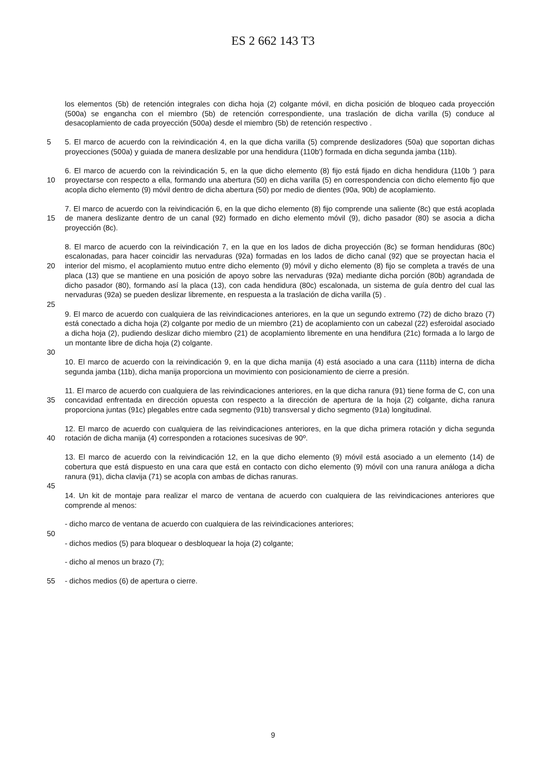ES 2 662 143 T3
los elementos (5b) de retención integrales con dicha hoja (2) colgante móvil, en dicha posición de bloqueo cada proyección (500a) se engancha con el miembro (5b) de retención correspondiente, una traslación de dicha varilla (5) conduce al desacoplamiento de cada proyección (500a) desde el miembro (5b) de retención respectivo .
5 5. El marco de acuerdo con la reivindicación 4, en la que dicha varilla (5) comprende deslizadores (50a) que soportan dichas proyecciones (500a) y guiada de manera deslizable por una hendidura (110b') formada en dicha segunda jamba (11b).
10 6. El marco de acuerdo con la reivindicación 5, en la que dicho elemento (8) fijo está fijado en dicha hendidura (110b ') para proyectarse con respecto a ella, formando una abertura (50) en dicha varilla (5) en correspondencia con dicho elemento fijo que acopla dicho elemento (9) móvil dentro de dicha abertura (50) por medio de dientes (90a, 90b) de acoplamiento.
15 7. El marco de acuerdo con la reivindicación 6, en la que dicho elemento (8) fijo comprende una saliente (8c) que está acoplada de manera deslizante dentro de un canal (92) formado en dicho elemento móvil (9), dicho pasador (80) se asocia a dicha proyección (8c).
20 8. El marco de acuerdo con la reivindicación 7, en la que en los lados de dicha proyección (8c) se forman hendiduras (80c) escalonadas, para hacer coincidir las nervaduras (92a) formadas en los lados de dicho canal (92) que se proyectan hacia el interior del mismo, el acoplamiento mutuo entre dicho elemento (9) móvil y dicho elemento (8) fijo se completa a través de una placa (13) que se mantiene en una posición de apoyo sobre las nervaduras (92a) mediante dicha porción (80b) agrandada de dicho pasador (80), formando así la placa (13), con cada hendidura (80c) escalonada, un sistema de guía dentro del cual las nervaduras (92a) se pueden deslizar libremente, en respuesta a la traslación de dicha varilla (5) .
25
9. El marco de acuerdo con cualquiera de las reivindicaciones anteriores, en la que un segundo extremo (72) de dicho brazo (7) está conectado a dicha hoja (2) colgante por medio de un miembro (21) de acoplamiento con un cabezal (22) esferoidal asociado a dicha hoja (2), pudiendo deslizar dicho miembro (21) de acoplamiento libremente en una hendifura (21c) formada a lo largo de un montante libre de dicha hoja (2) colgante.
30
10. El marco de acuerdo con la reivindicación 9, en la que dicha manija (4) está asociado a una cara (111b) interna de dicha segunda jamba (11b), dicha manija proporciona un movimiento con posicionamiento de cierre a presión.
35 11. El marco de acuerdo con cualquiera de las reivindicaciones anteriores, en la que dicha ranura (91) tiene forma de C, con una concavidad enfrentada en dirección opuesta con respecto a la dirección de apertura de la hoja (2) colgante, dicha ranura proporciona juntas (91c) plegables entre cada segmento (91b) transversal y dicho segmento (91a) longitudinal.
40 12. El marco de acuerdo con cualquiera de las reivindicaciones anteriores, en la que dicha primera rotación y dicha segunda rotación de dicha manija (4) corresponden a rotaciones sucesivas de 90º.
13. El marco de acuerdo con la reivindicación 12, en la que dicho elemento (9) móvil está asociado a un elemento (14) de cobertura que está dispuesto en una cara que está en contacto con dicho elemento (9) móvil con una ranura análoga a dicha ranura (91), dicha clavija (71) se acopla con ambas de dichas ranuras.
45
14. Un kit de montaje para realizar el marco de ventana de acuerdo con cualquiera de las reivindicaciones anteriores que comprende al menos:
- dicho marco de ventana de acuerdo con cualquiera de las reivindicaciones anteriores;
50
- dichos medios (5) para bloquear o desbloquear la hoja (2) colgante;
- dicho al menos un brazo (7);
55 - dichos medios (6) de apertura o cierre.
9